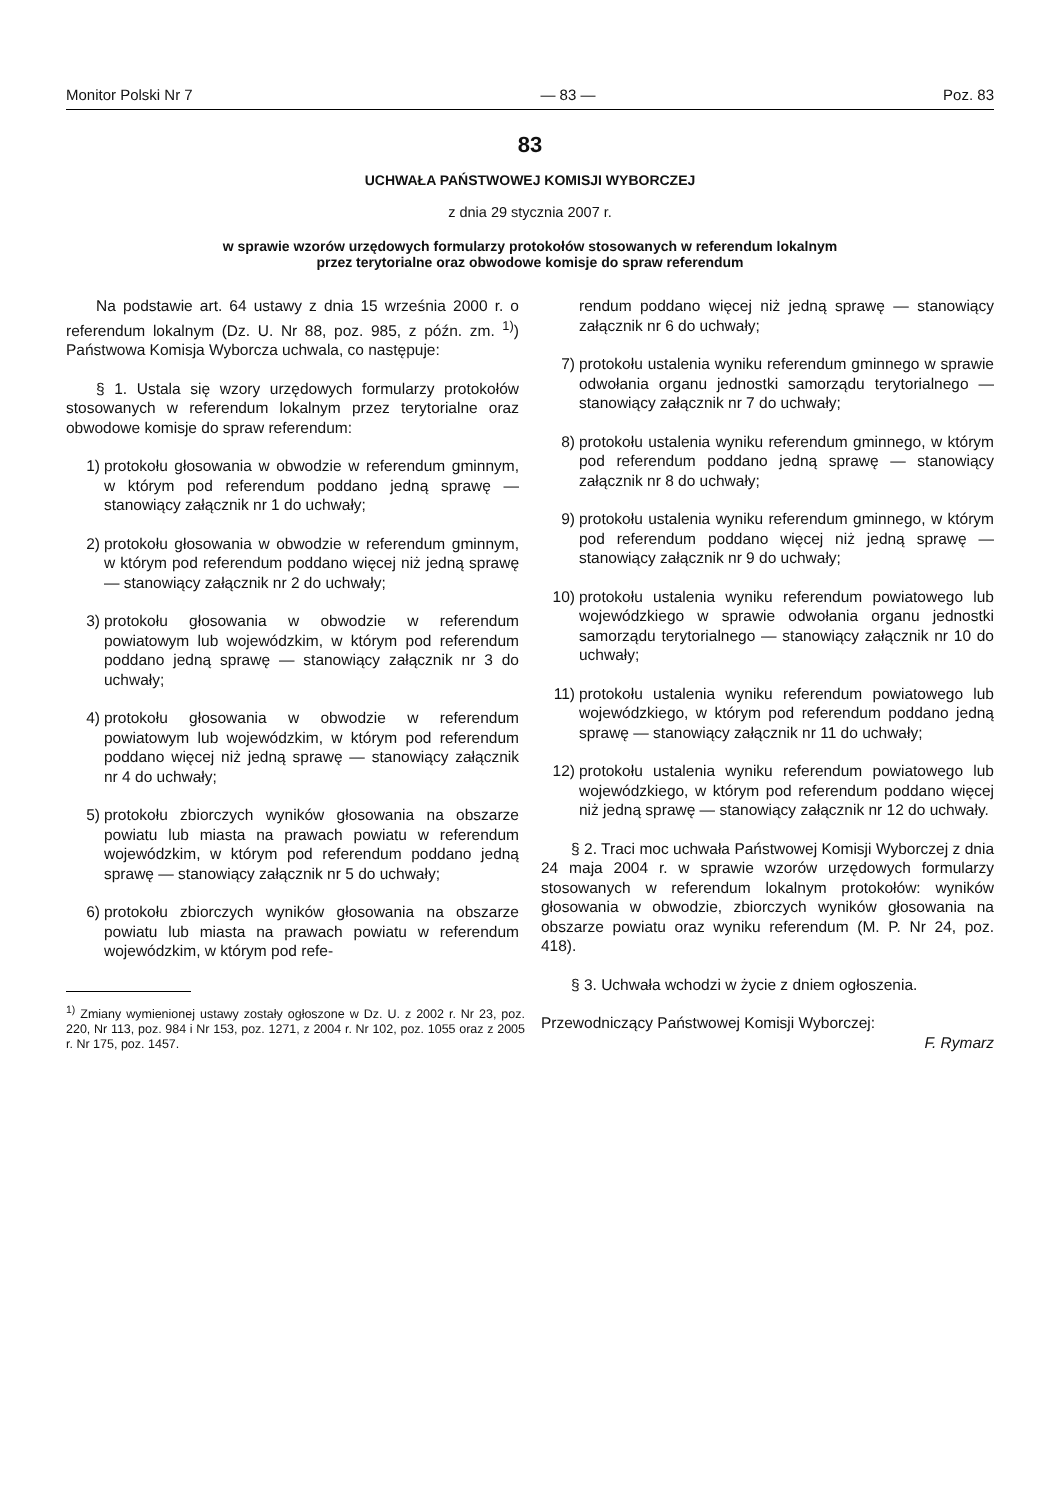Monitor Polski Nr 7 — 83 — Poz. 83
83
UCHWAŁA PAŃSTWOWEJ KOMISJI WYBORCZEJ
z dnia 29 stycznia 2007 r.
w sprawie wzorów urzędowych formularzy protokołów stosowanych w referendum lokalnym
przez terytorialne oraz obwodowe komisje do spraw referendum
Na podstawie art. 64 ustawy z dnia 15 września 2000 r. o referendum lokalnym (Dz. U. Nr 88, poz. 985, z późn. zm. <sup>1)</sup>) Państwowa Komisja Wyborcza uchwala, co następuje:
§ 1. Ustala się wzory urzędowych formularzy protokołów stosowanych w referendum lokalnym przez terytorialne oraz obwodowe komisje do spraw referendum:
1) protokołu głosowania w obwodzie w referendum gminnym, w którym pod referendum poddano jedną sprawę — stanowiący załącznik nr 1 do uchwały;
2) protokołu głosowania w obwodzie w referendum gminnym, w którym pod referendum poddano więcej niż jedną sprawę — stanowiący załącznik nr 2 do uchwały;
3) protokołu głosowania w obwodzie w referendum powiatowym lub wojewódzkim, w którym pod referendum poddano jedną sprawę — stanowiący załącznik nr 3 do uchwały;
4) protokołu głosowania w obwodzie w referendum powiatowym lub wojewódzkim, w którym pod referendum poddano więcej niż jedną sprawę — stanowiący załącznik nr 4 do uchwały;
5) protokołu zbiorczych wyników głosowania na obszarze powiatu lub miasta na prawach powiatu w referendum wojewódzkim, w którym pod referendum poddano jedną sprawę — stanowiący załącznik nr 5 do uchwały;
6) protokołu zbiorczych wyników głosowania na obszarze powiatu lub miasta na prawach powiatu w referendum wojewódzkim, w którym pod refe-
<sup>1)</sup> Zmiany wymienionej ustawy zostały ogłoszone w Dz. U. z 2002 r. Nr 23, poz. 220, Nr 113, poz. 984 i Nr 153, poz. 1271, z 2004 r. Nr 102, poz. 1055 oraz z 2005 r. Nr 175, poz. 1457.
rendum poddano więcej niż jedną sprawę — stanowiący załącznik nr 6 do uchwały;
7) protokołu ustalenia wyniku referendum gminnego w sprawie odwołania organu jednostki samorządu terytorialnego — stanowiący załącznik nr 7 do uchwały;
8) protokołu ustalenia wyniku referendum gminnego, w którym pod referendum poddano jedną sprawę — stanowiący załącznik nr 8 do uchwały;
9) protokołu ustalenia wyniku referendum gminnego, w którym pod referendum poddano więcej niż jedną sprawę — stanowiący załącznik nr 9 do uchwały;
10) protokołu ustalenia wyniku referendum powiatowego lub wojewódzkiego w sprawie odwołania organu jednostki samorządu terytorialnego — stanowiący załącznik nr 10 do uchwały;
11) protokołu ustalenia wyniku referendum powiatowego lub wojewódzkiego, w którym pod referendum poddano jedną sprawę — stanowiący załącznik nr 11 do uchwały;
12) protokołu ustalenia wyniku referendum powiatowego lub wojewódzkiego, w którym pod referendum poddano więcej niż jedną sprawę — stanowiący załącznik nr 12 do uchwały.
§ 2. Traci moc uchwała Państwowej Komisji Wyborczej z dnia 24 maja 2004 r. w sprawie wzorów urzędowych formularzy stosowanych w referendum lokalnym protokołów: wyników głosowania w obwodzie, zbiorczych wyników głosowania na obszarze powiatu oraz wyniku referendum (M. P. Nr 24, poz. 418).
§ 3. Uchwała wchodzi w życie z dniem ogłoszenia.
Przewodniczący Państwowej Komisji Wyborczej:
F. Rymarz